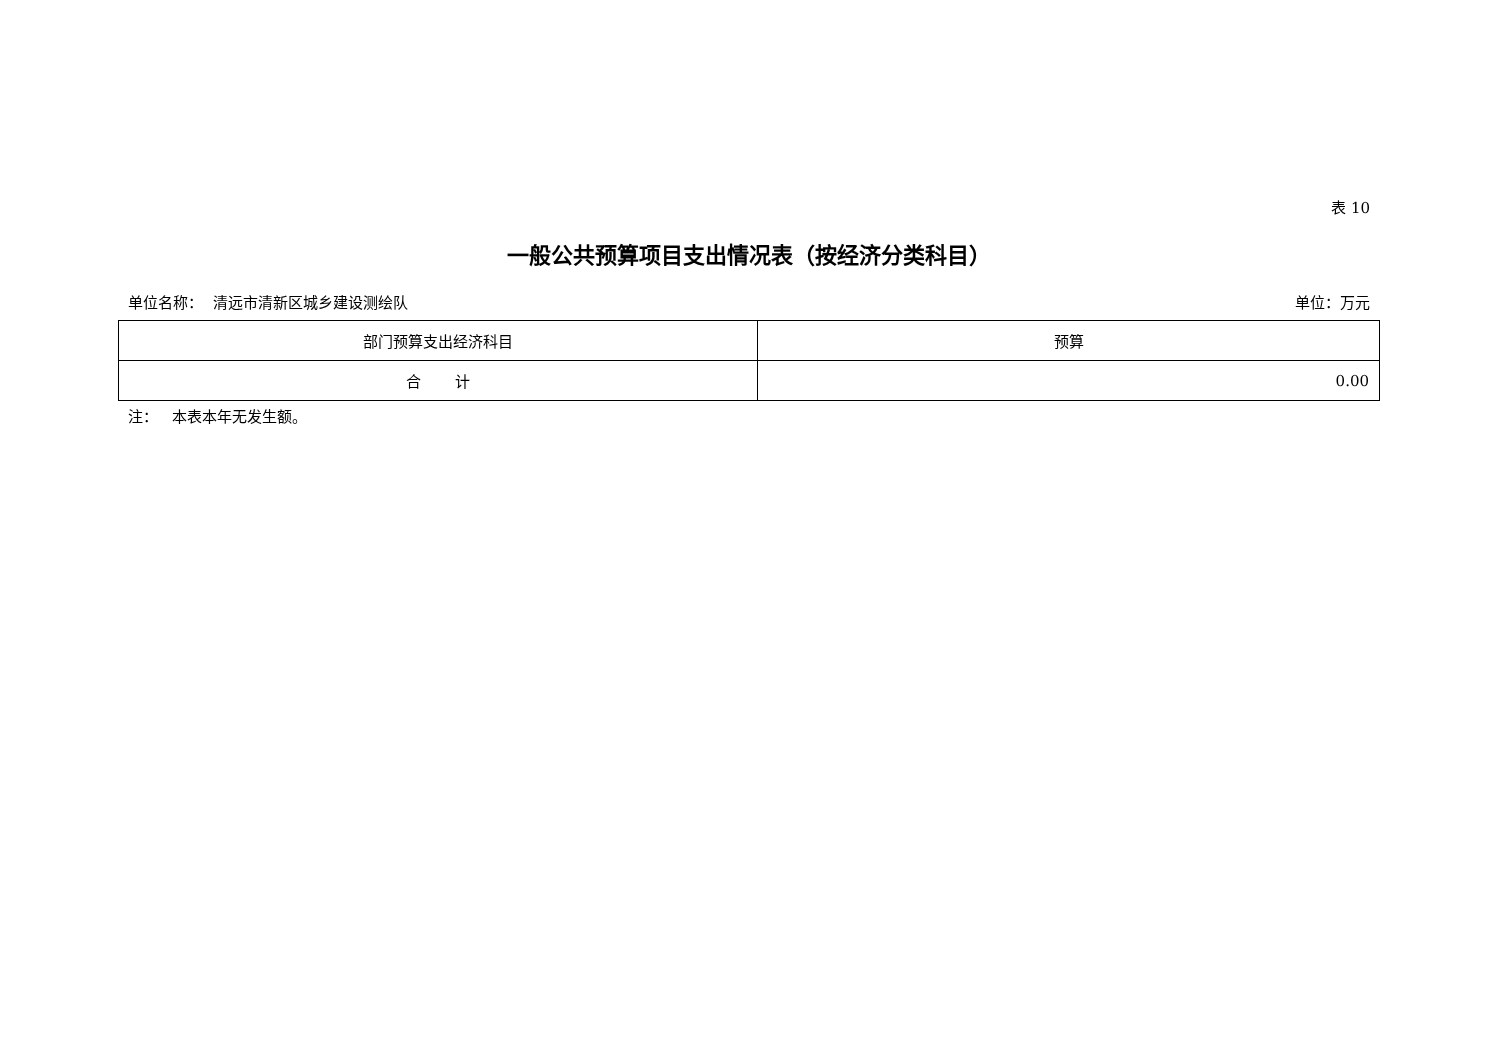表 10
一般公共预算项目支出情况表（按经济分类科目）
单位名称： 清远市清新区城乡建设测绘队 单位：万元
| 部门预算支出经济科目 | 预算 |
| --- | --- |
| 合 计 | 0.00 |
注： 本表本年无发生额。